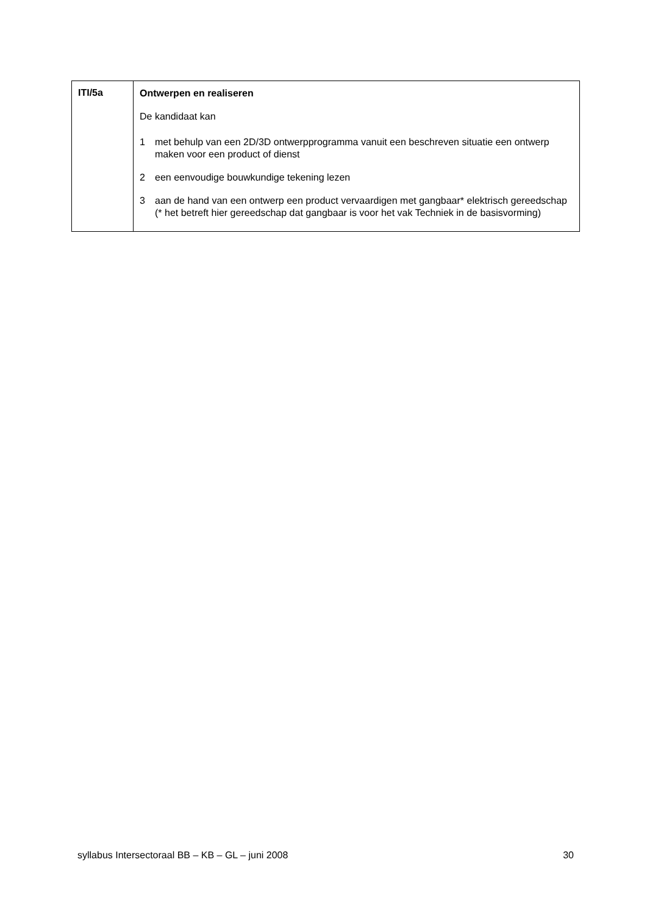| ITI/5a | Ontwerpen en realiseren De kandidaat kan 1 met behulp van een 2D/3D ontwerpprogramma vanuit een beschreven situatie een ontwerp maken voor een product of dienst 2 een eenvoudige bouwkundige tekening lezen 3 aan de hand van een ontwerp een product vervaardigen met gangbaar* elektrisch gereedschap (* het betreft hier gereedschap dat gangbaar is voor het vak Techniek in de basisvorming) |
syllabus Intersectoraal BB – KB – GL – juni 2008 30